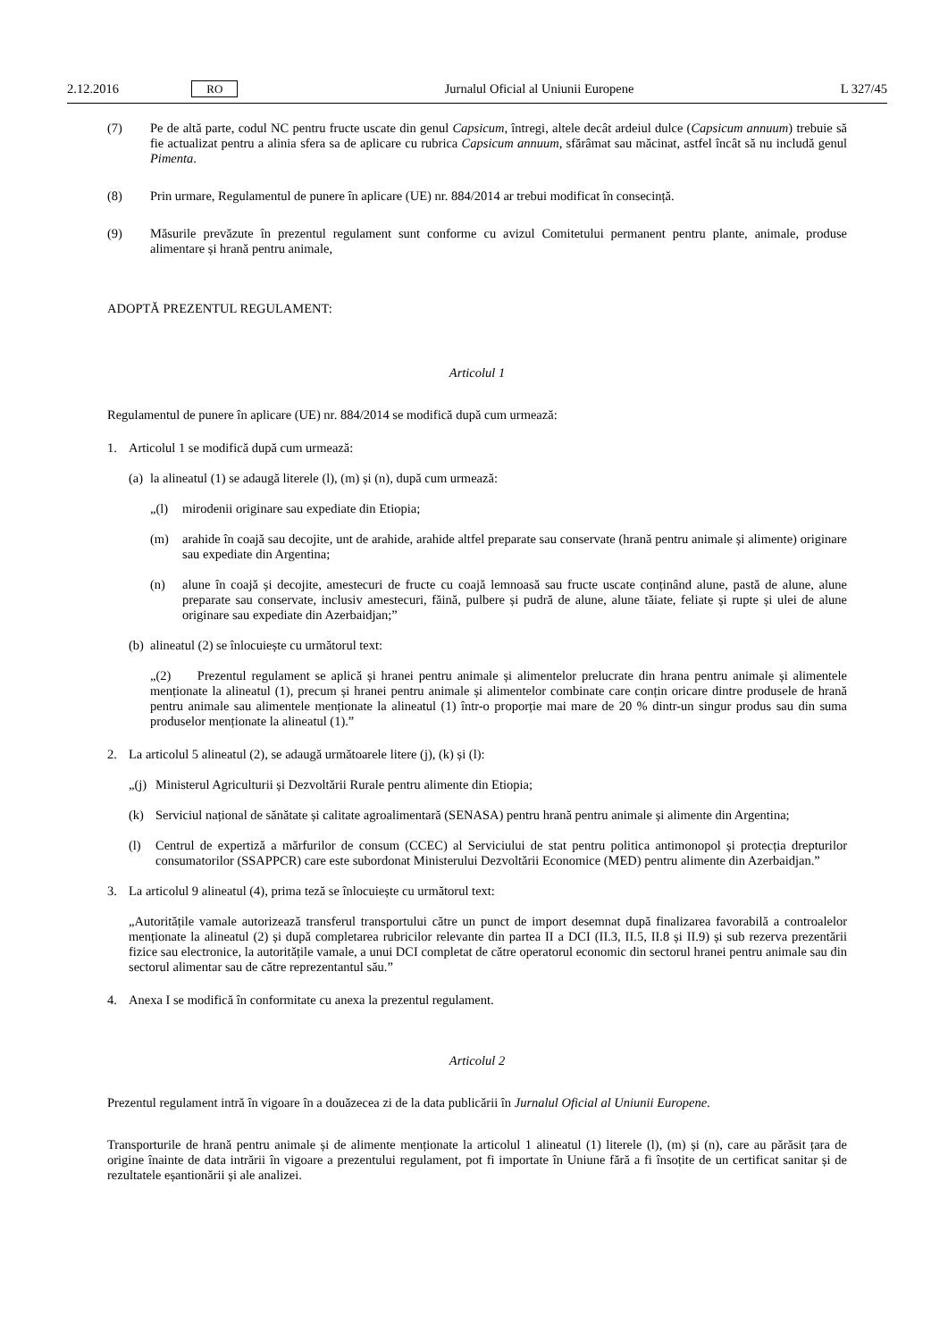2.12.2016 RO Jurnalul Oficial al Uniunii Europene L 327/45
(7) Pe de altă parte, codul NC pentru fructe uscate din genul Capsicum, întregi, altele decât ardeiul dulce (Capsicum annuum) trebuie să fie actualizat pentru a alinia sfera sa de aplicare cu rubrica Capsicum annuum, sfărâmat sau măcinat, astfel încât să nu includă genul Pimenta.
(8) Prin urmare, Regulamentul de punere în aplicare (UE) nr. 884/2014 ar trebui modificat în consecință.
(9) Măsurile prevăzute în prezentul regulament sunt conforme cu avizul Comitetului permanent pentru plante, animale, produse alimentare și hrană pentru animale,
ADOPTĂ PREZENTUL REGULAMENT:
Articolul 1
Regulamentul de punere în aplicare (UE) nr. 884/2014 se modifică după cum urmează:
1. Articolul 1 se modifică după cum urmează:
(a) la alineatul (1) se adaugă literele (l), (m) și (n), după cum urmează:
„(l) mirodenii originare sau expediate din Etiopia;
(m) arahide în coajă sau decojite, unt de arahide, arahide altfel preparate sau conservate (hrană pentru animale și alimente) originare sau expediate din Argentina;
(n) alune în coajă și decojite, amestecuri de fructe cu coajă lemnoasă sau fructe uscate conținând alune, pastă de alune, alune preparate sau conservate, inclusiv amestecuri, făină, pulbere și pudră de alune, alune tăiate, feliate și rupte și ulei de alune originare sau expediate din Azerbaidjan;”
(b) alineatul (2) se înlocuiește cu următorul text:
„(2) Prezentul regulament se aplică și hranei pentru animale și alimentelor prelucrate din hrana pentru animale și alimentele menționate la alineatul (1), precum și hranei pentru animale și alimentelor combinate care conțin oricare dintre produsele de hrană pentru animale sau alimentele menționate la alineatul (1) într-o proporție mai mare de 20 % dintr-un singur produs sau din suma produselor menționate la alineatul (1).”
2. La articolul 5 alineatul (2), se adaugă următoarele litere (j), (k) și (l):
„(j) Ministerul Agriculturii și Dezvoltării Rurale pentru alimente din Etiopia;
(k) Serviciul național de sănătate și calitate agroalimentară (SENASA) pentru hrană pentru animale și alimente din Argentina;
(l) Centrul de expertiză a mărfurilor de consum (CCEC) al Serviciului de stat pentru politica antimonopol și protecția drepturilor consumatorilor (SSAPPCR) care este subordonat Ministerului Dezvoltării Economice (MED) pentru alimente din Azerbaidjan.”
3. La articolul 9 alineatul (4), prima teză se înlocuiește cu următorul text:
„Autoritățile vamale autorizează transferul transportului către un punct de import desemnat după finalizarea favorabilă a controalelor menționate la alineatul (2) și după completarea rubricilor relevante din partea II a DCI (II.3, II.5, II.8 și II.9) și sub rezerva prezentării fizice sau electronice, la autoritățile vamale, a unui DCI completat de către operatorul economic din sectorul hranei pentru animale sau din sectorul alimentar sau de către reprezentantul său.”
4. Anexa I se modifică în conformitate cu anexa la prezentul regulament.
Articolul 2
Prezentul regulament intră în vigoare în a douăzecea zi de la data publicării în Jurnalul Oficial al Uniunii Europene.
Transporturile de hrană pentru animale și de alimente menționate la articolul 1 alineatul (1) literele (l), (m) și (n), care au părăsit țara de origine înainte de data intrării în vigoare a prezentului regulament, pot fi importate în Uniune fără a fi însoțite de un certificat sanitar și de rezultatele eșantionării și ale analizei.